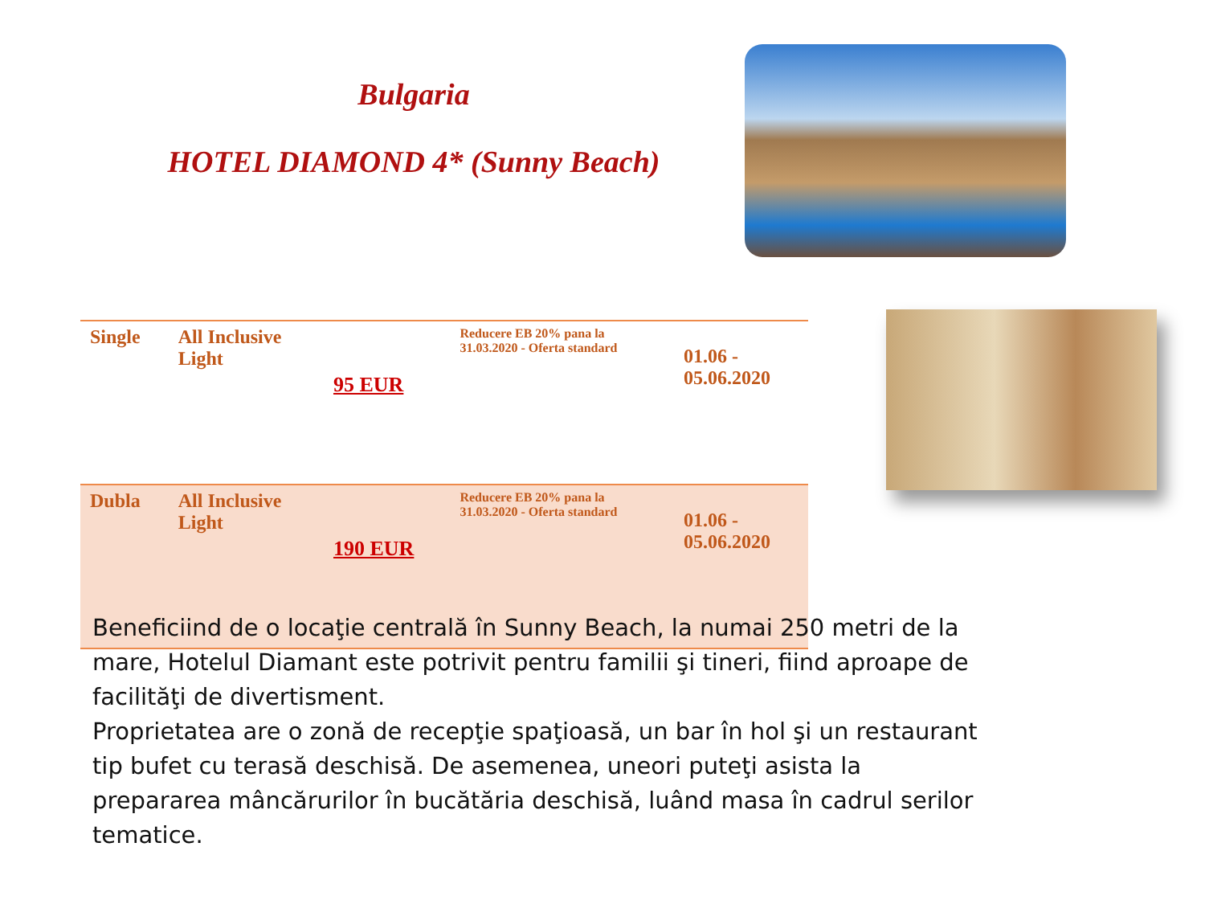Bulgaria
HOTEL DIAMOND 4* (Sunny Beach)
| Single | All Inclusive Light | 95 EUR | Reducere EB 20% pana la 31.03.2020 - Oferta standard | 01.06 - 05.06.2020 |
| Dubla | All Inclusive Light | 190 EUR | Reducere EB 20% pana la 31.03.2020 - Oferta standard | 01.06 - 05.06.2020 |
Beneficiind de o locaţie centrală în Sunny Beach, la numai 250 metri de la mare, Hotelul Diamant este potrivit pentru familii şi tineri, fiind aproape de facilităţi de divertisment.
Proprietatea are o zonă de recepţie spaţioasă, un bar în hol şi un restaurant tip bufet cu terasă deschisă. De asemenea, uneori puteţi asista la prepararea mâncărurilor în bucătăria deschisă, luând masa în cadrul serilor tematice.